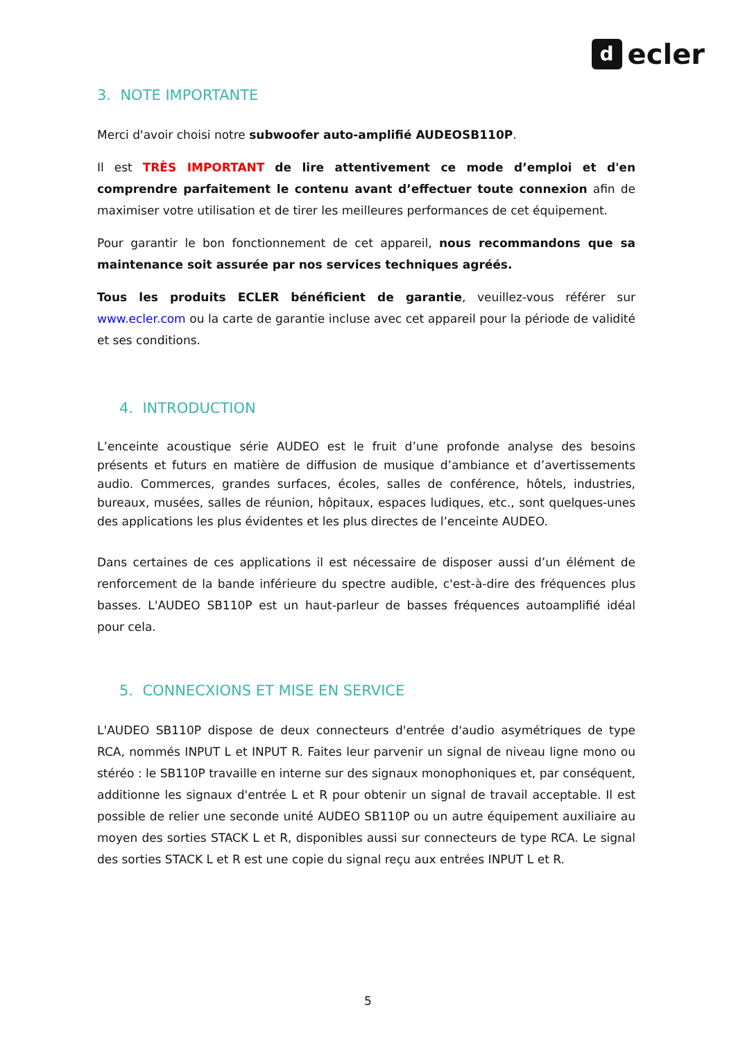d
ecler
3. NOTE IMPORTANTE
Merci d'avoir choisi notre subwoofer auto-amplifié AUDEOSB110P.
Il est TRÈS IMPORTANT de lire attentivement ce mode d’emploi et d'en comprendre parfaitement le contenu avant d’effectuer toute connexion afin de maximiser votre utilisation et de tirer les meilleures performances de cet équipement.
Pour garantir le bon fonctionnement de cet appareil, nous recommandons que sa maintenance soit assurée par nos services techniques agréés.
Tous les produits ECLER bénéficient de garantie, veuillez-vous référer sur www.ecler.com ou la carte de garantie incluse avec cet appareil pour la période de validité et ses conditions.
4. INTRODUCTION
L’enceinte acoustique série AUDEO est le fruit d’une profonde analyse des besoins présents et futurs en matière de diffusion de musique d’ambiance et d’avertissements audio. Commerces, grandes surfaces, écoles, salles de conférence, hôtels, industries, bureaux, musées, salles de réunion, hôpitaux, espaces ludiques, etc., sont quelques-unes des applications les plus évidentes et les plus directes de l’enceinte AUDEO.
Dans certaines de ces applications il est nécessaire de disposer aussi d’un élément de renforcement de la bande inférieure du spectre audible, c'est-à-dire des fréquences plus basses. L'AUDEO SB110P est un haut-parleur de basses fréquences autoamplifié idéal pour cela.
5. CONNECXIONS ET MISE EN SERVICE
L'AUDEO SB110P dispose de deux connecteurs d'entrée d'audio asymétriques de type RCA, nommés INPUT L et INPUT R. Faites leur parvenir un signal de niveau ligne mono ou stéréo : le SB110P travaille en interne sur des signaux monophoniques et, par conséquent, additionne les signaux d'entrée L et R pour obtenir un signal de travail acceptable. Il est possible de relier une seconde unité AUDEO SB110P ou un autre équipement auxiliaire au moyen des sorties STACK L et R, disponibles aussi sur connecteurs de type RCA. Le signal des sorties STACK L et R est une copie du signal reçu aux entrées INPUT L et R.
5